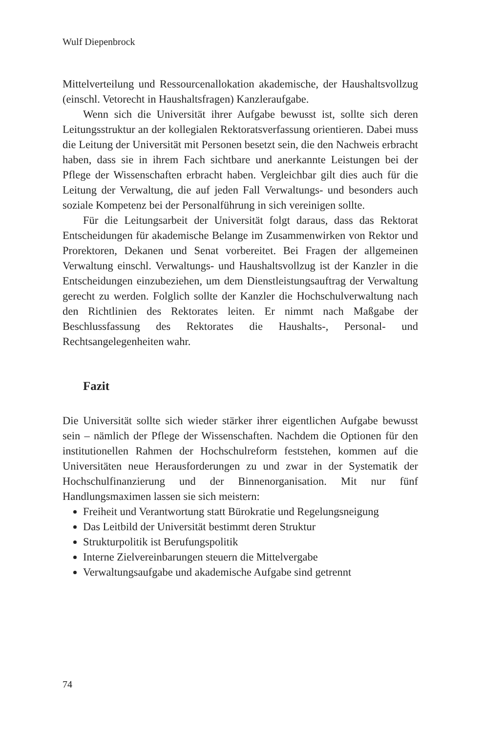Wulf Diepenbrock
Mittelverteilung und Ressourcenallokation akademische, der Haushaltsvollzug (einschl. Vetorecht in Haushaltsfragen) Kanzleraufgabe.
Wenn sich die Universität ihrer Aufgabe bewusst ist, sollte sich deren Leitungsstruktur an der kollegialen Rektoratsverfassung orientieren. Dabei muss die Leitung der Universität mit Personen besetzt sein, die den Nachweis erbracht haben, dass sie in ihrem Fach sichtbare und anerkannte Leistungen bei der Pflege der Wissenschaften erbracht haben. Vergleichbar gilt dies auch für die Leitung der Verwaltung, die auf jeden Fall Verwaltungs- und besonders auch soziale Kompetenz bei der Personalführung in sich vereinigen sollte.
Für die Leitungsarbeit der Universität folgt daraus, dass das Rektorat Entscheidungen für akademische Belange im Zusammenwirken von Rektor und Prorektoren, Dekanen und Senat vorbereitet. Bei Fragen der allgemeinen Verwaltung einschl. Verwaltungs- und Haushaltsvollzug ist der Kanzler in die Entscheidungen einzubeziehen, um dem Dienstleistungsauftrag der Verwaltung gerecht zu werden. Folglich sollte der Kanzler die Hochschulverwaltung nach den Richtlinien des Rektorates leiten. Er nimmt nach Maßgabe der Beschlussfassung des Rektorates die Haushalts-, Personal- und Rechtsangelegenheiten wahr.
Fazit
Die Universität sollte sich wieder stärker ihrer eigentlichen Aufgabe bewusst sein – nämlich der Pflege der Wissenschaften. Nachdem die Optionen für den institutionellen Rahmen der Hochschulreform feststehen, kommen auf die Universitäten neue Herausforderungen zu und zwar in der Systematik der Hochschulfinanzierung und der Binnenorganisation. Mit nur fünf Handlungsmaximen lassen sie sich meistern:
Freiheit und Verantwortung statt Bürokratie und Regelungsneigung
Das Leitbild der Universität bestimmt deren Struktur
Strukturpolitik ist Berufungspolitik
Interne Zielvereinbarungen steuern die Mittelvergabe
Verwaltungsaufgabe und akademische Aufgabe sind getrennt
74